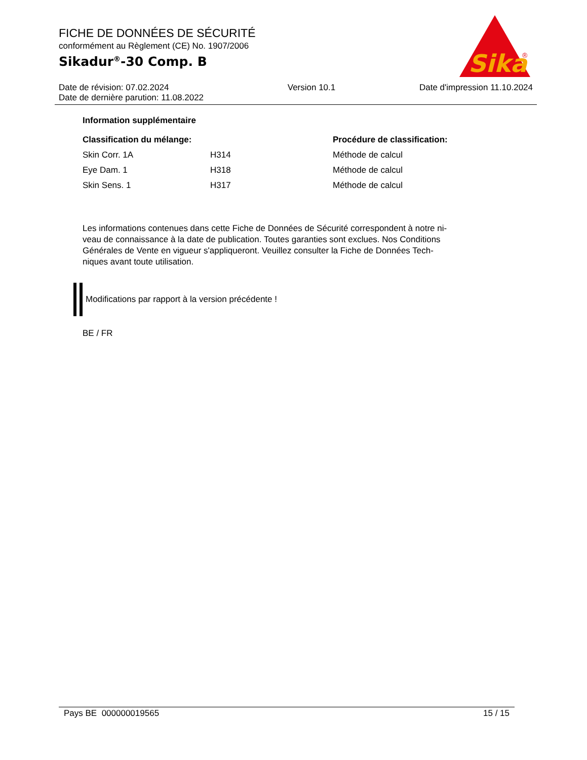FICHE DE DONNÉES DE SÉCURITÉ
conformément au Règlement (CE) No. 1907/2006
Sikadur<sup>®</sup>-30 Comp. B
Sika
®
Date de révision: 07.02.2024
Date de dernière parution: 11.08.2022
Version 10.1 Date d'impression 11.10.2024
Information supplémentaire
| Classification du mélange: | | Procédure de classification: |
| --- | --- | --- |
| Skin Corr. 1A | H314 | Méthode de calcul |
| Eye Dam. 1 | H318 | Méthode de calcul |
| Skin Sens. 1 | H317 | Méthode de calcul |
Les informations contenues dans cette Fiche de Données de Sécurité correspondent à notre ni-
veau de connaissance à la date de publication. Toutes garanties sont exclues. Nos Conditions
Générales de Vente en vigueur s'appliqueront. Veuillez consulter la Fiche de Données Tech-
niques avant toute utilisation.
Modifications par rapport à la version précédente !
BE / FR
Pays BE 000000019565 15 / 15